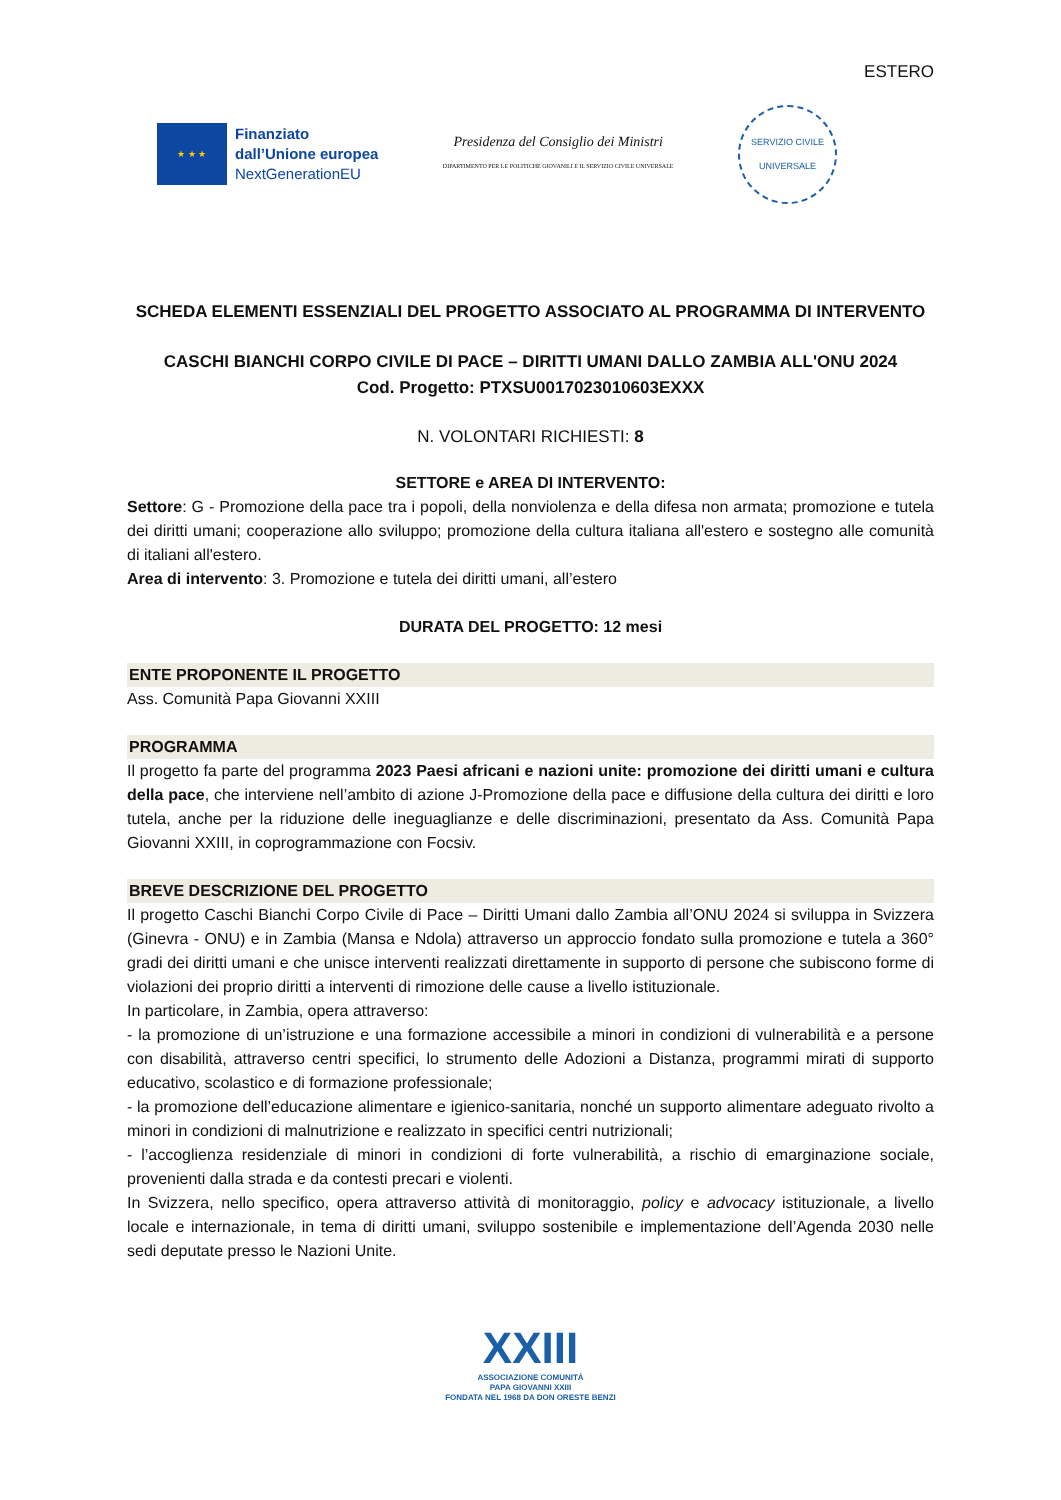ESTERO
★ ★ ★
Finanziato
dall’Unione europea
NextGenerationEU
Presidenza del Consiglio dei Ministri
DIPARTIMENTO PER LE POLITICHE GIOVANILI E IL SERVIZIO CIVILE UNIVERSALE
SERVIZIO CIVILE UNIVERSALE
SCHEDA ELEMENTI ESSENZIALI DEL PROGETTO ASSOCIATO AL PROGRAMMA DI INTERVENTO
CASCHI BIANCHI CORPO CIVILE DI PACE – DIRITTI UMANI DALLO ZAMBIA ALL'ONU 2024
Cod. Progetto: PTXSU0017023010603EXXX
N. VOLONTARI RICHIESTI: 8
SETTORE e AREA DI INTERVENTO:
Settore: G - Promozione della pace tra i popoli, della nonviolenza e della difesa non armata; promozione e tutela dei diritti umani; cooperazione allo sviluppo; promozione della cultura italiana all'estero e sostegno alle comunità di italiani all'estero.
Area di intervento: 3. Promozione e tutela dei diritti umani, all’estero
DURATA DEL PROGETTO: 12 mesi
ENTE PROPONENTE IL PROGETTO
Ass. Comunità Papa Giovanni XXIII
PROGRAMMA
Il progetto fa parte del programma 2023 Paesi africani e nazioni unite: promozione dei diritti umani e cultura della pace, che interviene nell’ambito di azione J-Promozione della pace e diffusione della cultura dei diritti e loro tutela, anche per la riduzione delle ineguaglianze e delle discriminazioni, presentato da Ass. Comunità Papa Giovanni XXIII, in coprogrammazione con Focsiv.
BREVE DESCRIZIONE DEL PROGETTO
Il progetto Caschi Bianchi Corpo Civile di Pace – Diritti Umani dallo Zambia all’ONU 2024 si sviluppa in Svizzera (Ginevra - ONU) e in Zambia (Mansa e Ndola) attraverso un approccio fondato sulla promozione e tutela a 360° gradi dei diritti umani e che unisce interventi realizzati direttamente in supporto di persone che subiscono forme di violazioni dei proprio diritti a interventi di rimozione delle cause a livello istituzionale.
In particolare, in Zambia, opera attraverso:
- la promozione di un’istruzione e una formazione accessibile a minori in condizioni di vulnerabilità e a persone con disabilità, attraverso centri specifici, lo strumento delle Adozioni a Distanza, programmi mirati di supporto educativo, scolastico e di formazione professionale;
- la promozione dell’educazione alimentare e igienico-sanitaria, nonché un supporto alimentare adeguato rivolto a minori in condizioni di malnutrizione e realizzato in specifici centri nutrizionali;
- l’accoglienza residenziale di minori in condizioni di forte vulnerabilità, a rischio di emarginazione sociale, provenienti dalla strada e da contesti precari e violenti.
In Svizzera, nello specifico, opera attraverso attività di monitoraggio, policy e advocacy istituzionale, a livello locale e internazionale, in tema di diritti umani, sviluppo sostenibile e implementazione dell’Agenda 2030 nelle sedi deputate presso le Nazioni Unite.
XXIII
ASSOCIAZIONE COMUNITÀ
PAPA GIOVANNI XXIII
FONDATA NEL 1968 DA DON ORESTE BENZI